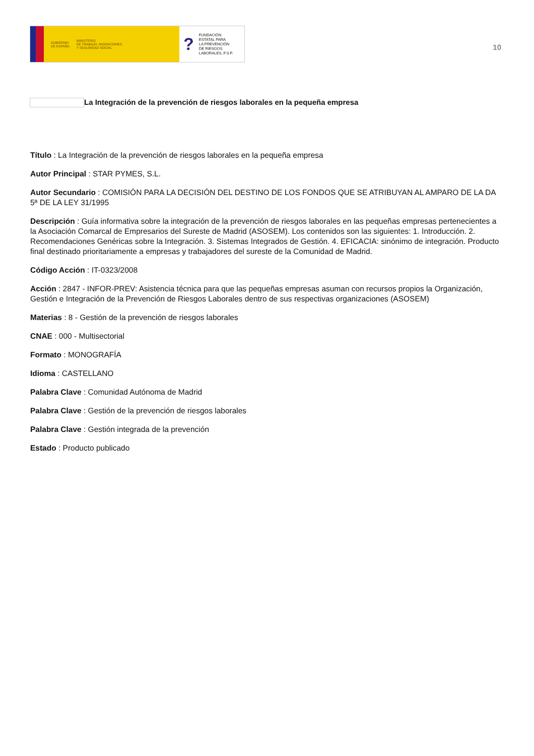GOBIERNO
DE ESPAÑA MINISTERIO
DE TRABAJO, MIGRACIONES
Y SEGURIDAD SOCIAL
? FUNDACIÓN
ESTATAL PARA
LA PREVENCIÓN
DE RIESGOS
LABORALES, F.S.P.
10
La Integración de la prevención de riesgos laborales en la pequeña empresa
Título : La Integración de la prevención de riesgos laborales en la pequeña empresa
Autor Principal : STAR PYMES, S.L.
Autor Secundario : COMISIÓN PARA LA DECISIÓN DEL DESTINO DE LOS FONDOS QUE SE ATRIBUYAN AL AMPARO DE LA DA 5ª DE LA LEY 31/1995
Descripción : Guía informativa sobre la integración de la prevención de riesgos laborales en las pequeñas empresas pertenecientes a la Asociación Comarcal de Empresarios del Sureste de Madrid (ASOSEM). Los contenidos son las siguientes: 1. Introducción. 2. Recomendaciones Genéricas sobre la Integración. 3. Sistemas Integrados de Gestión. 4. EFICACIA: sinónimo de integración. Producto final destinado prioritariamente a empresas y trabajadores del sureste de la Comunidad de Madrid.
Código Acción : IT-0323/2008
Acción : 2847 - INFOR-PREV: Asistencia técnica para que las pequeñas empresas asuman con recursos propios la Organización, Gestión e Integración de la Prevención de Riesgos Laborales dentro de sus respectivas organizaciones (ASOSEM)
Materias : 8 - Gestión de la prevención de riesgos laborales
CNAE : 000 - Multisectorial
Formato : MONOGRAFÍA
Idioma : CASTELLANO
Palabra Clave : Comunidad Autónoma de Madrid
Palabra Clave : Gestión de la prevención de riesgos laborales
Palabra Clave : Gestión integrada de la prevención
Estado : Producto publicado